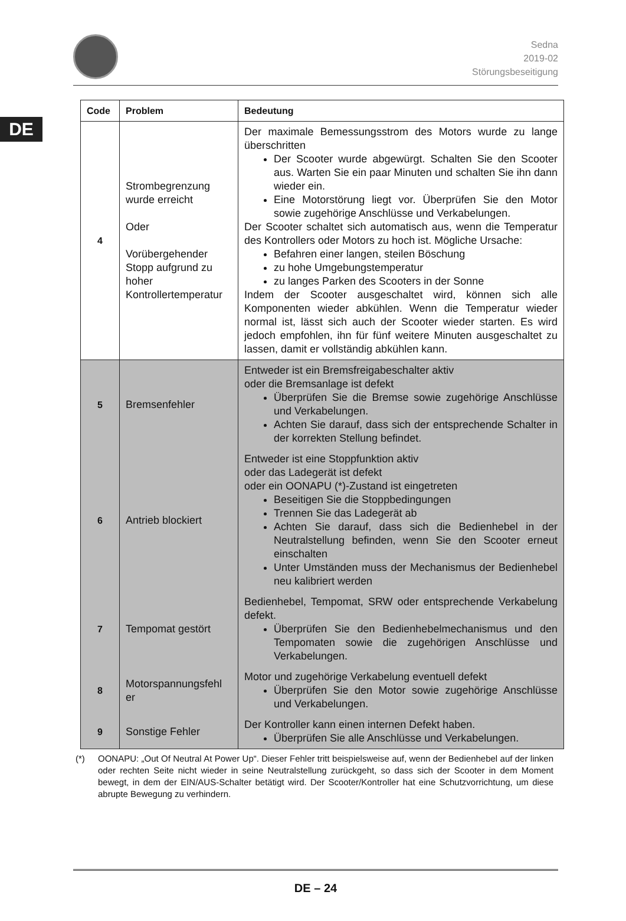DE
Sedna
2019-02
Störungsbeseitigung
| Code | Problem | Bedeutung |
| --- | --- | --- |
| 4 | Strombegrenzung wurde erreicht Oder Vorübergehender Stopp aufgrund zu hoher Kontrollertemperatur | Der maximale Bemessungsstrom des Motors wurde zu lange überschritten Der Scooter wurde abgewürgt. Schalten Sie den Scooter aus. Warten Sie ein paar Minuten und schalten Sie ihn dann wieder ein. Eine Motorstörung liegt vor. Überprüfen Sie den Motor sowie zugehörige Anschlüsse und Verkabelungen. Der Scooter schaltet sich automatisch aus, wenn die Temperatur des Kontrollers oder Motors zu hoch ist. Mögliche Ursache: Befahren einer langen, steilen Böschung zu hohe Umgebungstemperatur zu langes Parken des Scooters in der Sonne Indem der Scooter ausgeschaltet wird, können sich alle Komponenten wieder abkühlen. Wenn die Temperatur wieder normal ist, lässt sich auch der Scooter wieder starten. Es wird jedoch empfohlen, ihn für fünf weitere Minuten ausgeschaltet zu lassen, damit er vollständig abkühlen kann. |
| 5 | Bremsenfehler | Entweder ist ein Bremsfreigabeschalter aktiv oder die Bremsanlage ist defekt Überprüfen Sie die Bremse sowie zugehörige Anschlüsse und Verkabelungen. Achten Sie darauf, dass sich der entsprechende Schalter in der korrekten Stellung befindet. |
| 6 | Antrieb blockiert | Entweder ist eine Stoppfunktion aktiv oder das Ladegerät ist defekt oder ein OONAPU (*)-Zustand ist eingetreten Beseitigen Sie die Stoppbedingungen Trennen Sie das Ladegerät ab Achten Sie darauf, dass sich die Bedienhebel in der Neutralstellung befinden, wenn Sie den Scooter erneut einschalten Unter Umständen muss der Mechanismus der Bedienhebel neu kalibriert werden |
| 7 | Tempomat gestört | Bedienhebel, Tempomat, SRW oder entsprechende Verkabelung defekt. Überprüfen Sie den Bedienhebelmechanismus und den Tempomaten sowie die zugehörigen Anschlüsse und Verkabelungen. |
| 8 | Motorspannungsfehl er | Motor und zugehörige Verkabelung eventuell defekt Überprüfen Sie den Motor sowie zugehörige Anschlüsse und Verkabelungen. |
| 9 | Sonstige Fehler | Der Kontroller kann einen internen Defekt haben. Überprüfen Sie alle Anschlüsse und Verkabelungen. |
(*) OONAPU: „Out Of Neutral At Power Up“. Dieser Fehler tritt beispielsweise auf, wenn der Bedienhebel auf der linken oder rechten Seite nicht wieder in seine Neutralstellung zurückgeht, so dass sich der Scooter in dem Moment bewegt, in dem der EIN/AUS-Schalter betätigt wird. Der Scooter/Kontroller hat eine Schutzvorrichtung, um diese abrupte Bewegung zu verhindern.
DE – 24